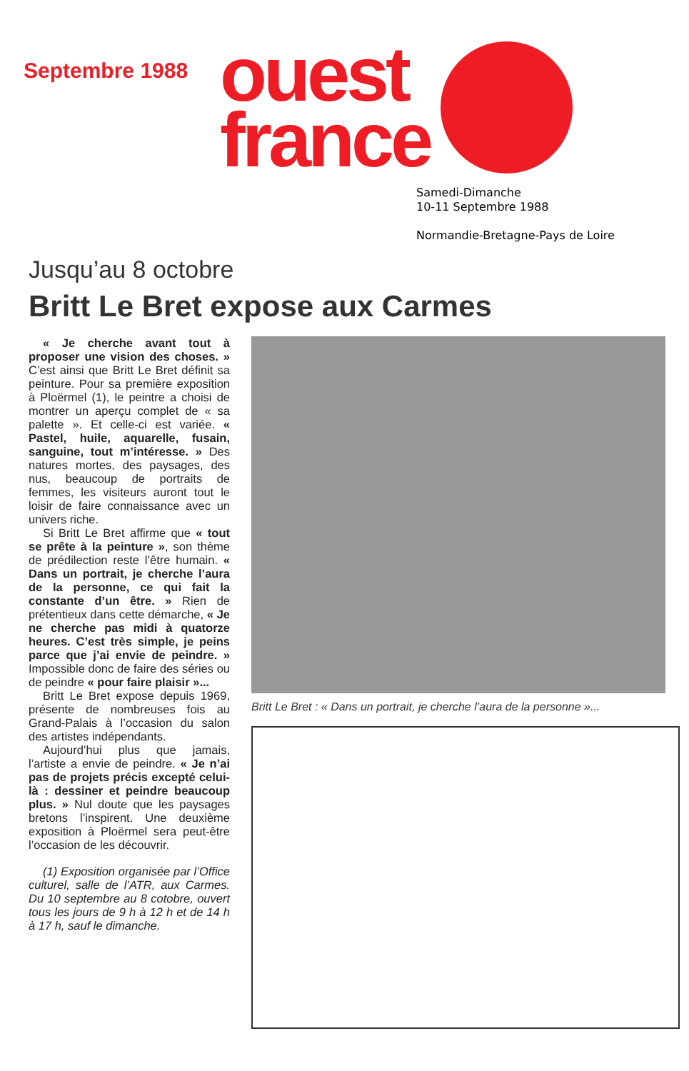Septembre 1988
ouest
france
Samedi-Dimanche
10-11 Septembre 1988
Normandie-Bretagne-Pays de Loire
Jusqu’au 8 octobre
Britt Le Bret expose aux Carmes
« Je cherche avant tout à proposer une vision des choses. » C’est ainsi que Britt Le Bret définit sa peinture. Pour sa première exposition à Ploërmel (1), le peintre a choisi de montrer un aperçu complet de « sa palette ». Et celle-ci est variée. « Pastel, huile, aquarelle, fusain, sanguine, tout m’intéresse. » Des natures mortes, des paysages, des nus, beaucoup de portraits de femmes, les visiteurs auront tout le loisir de faire connaissance avec un univers riche.
Si Britt Le Bret affirme que « tout se prête à la peinture », son thème de prédilection reste l’être humain. « Dans un portrait, je cherche l’aura de la personne, ce qui fait la constante d’un être. » Rien de prétentieux dans cette démarche, « Je ne cherche pas midi à quatorze heures. C’est très simple, je peins parce que j’ai envie de peindre. » Impossible donc de faire des séries ou de peindre « pour faire plaisir »...
Britt Le Bret expose depuis 1969, présente de nombreuses fois au Grand-Palais à l’occasion du salon des artistes indépendants.
Aujourd’hui plus que jamais, l’artiste a envie de peindre. « Je n’ai pas de projets précis excepté celui-là : dessiner et peindre beaucoup plus. » Nul doute que les paysages bretons l’inspirent. Une deuxième exposition à Ploërmel sera peut-être l’occasion de les découvrir.
(1) Exposition organisée par l’Office culturel, salle de l’ATR, aux Carmes. Du 10 septembre au 8 cotobre, ouvert tous les jours de 9 h à 12 h et de 14 h à 17 h, sauf le dimanche.
Britt Le Bret : « Dans un portrait, je cherche l’aura de la personne »...